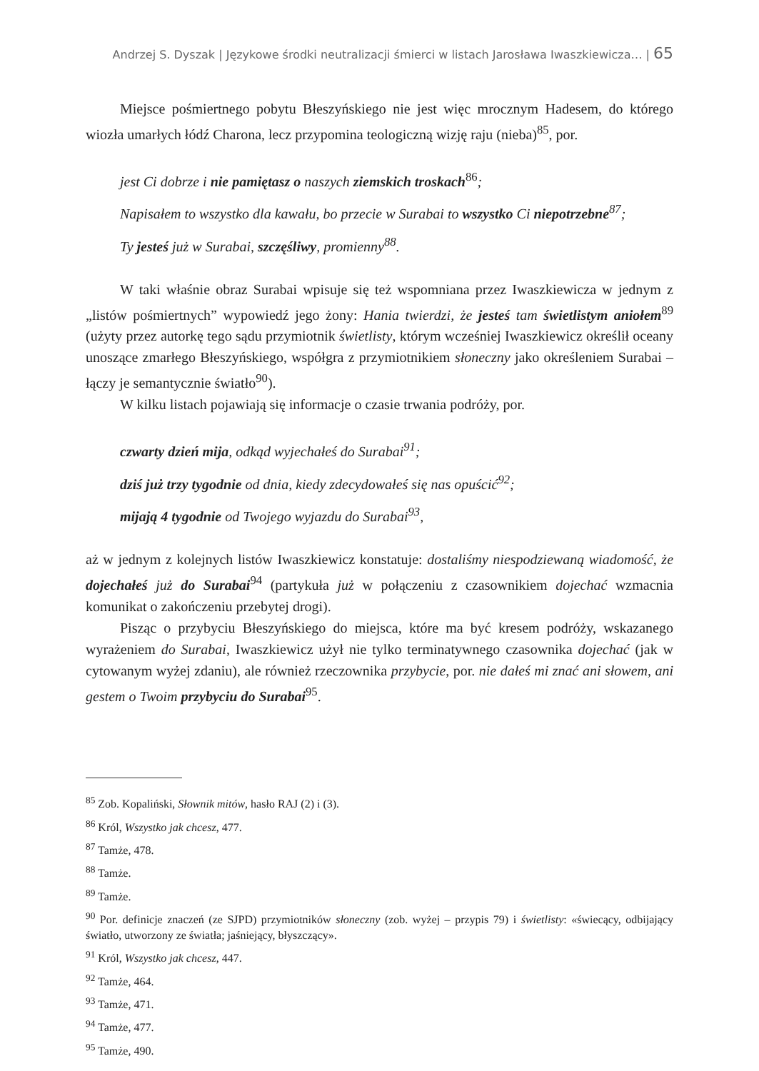Andrzej S. Dyszak | Językowe środki neutralizacji śmierci w listach Jarosława Iwaszkiewicza… | 65
Miejsce pośmiertnego pobytu Błeszyńskiego nie jest więc mrocznym Hadesem, do którego wiozła umarłych łódź Charona, lecz przypomina teologiczną wizję raju (nieba)<sup>85</sup>, por.
jest Ci dobrze i nie pamiętasz o naszych ziemskich troskach<sup>86</sup>;
Napisałem to wszystko dla kawału, bo przecie w Surabai to wszystko Ci niepotrzebne<sup>87</sup>;
Ty jesteś już w Surabai, szczęśliwy, promienny<sup>88</sup>.
W taki właśnie obraz Surabai wpisuje się też wspomniana przez Iwaszkiewicza w jednym z „listów pośmiertnych” wypowiedź jego żony: Hania twierdzi, że jesteś tam świetlistym aniołem<sup>89</sup> (użyty przez autorkę tego sądu przymiotnik świetlisty, którym wcześniej Iwaszkiewicz określił oceany unoszące zmarłego Błeszyńskiego, współgra z przymiotnikiem słoneczny jako określeniem Surabai – łączy je semantycznie światło<sup>90</sup>).
W kilku listach pojawiają się informacje o czasie trwania podróży, por.
czwarty dzień mija, odkąd wyjechałeś do Surabai<sup>91</sup>;
dziś już trzy tygodnie od dnia, kiedy zdecydowałeś się nas opuścić<sup>92</sup>;
mijają 4 tygodnie od Twojego wyjazdu do Surabai<sup>93</sup>,
aż w jednym z kolejnych listów Iwaszkiewicz konstatuje: dostaliśmy niespodziewaną wiadomość, że dojechałeś już do Surabai<sup>94</sup> (partykuła już w połączeniu z czasownikiem dojechać wzmacnia komunikat o zakończeniu przebytej drogi).
Pisząc o przybyciu Błeszyńskiego do miejsca, które ma być kresem podróży, wskazanego wyrażeniem do Surabai, Iwaszkiewicz użył nie tylko terminatywnego czasownika dojechać (jak w cytowanym wyżej zdaniu), ale również rzeczownika przybycie, por. nie dałeś mi znać ani słowem, ani gestem o Twoim przybyciu do Surabai<sup>95</sup>.
<sup>85</sup> Zob. Kopaliński, Słownik mitów, hasło RAJ (2) i (3).
<sup>86</sup> Król, Wszystko jak chcesz, 477.
<sup>87</sup> Tamże, 478.
<sup>88</sup> Tamże.
<sup>89</sup> Tamże.
<sup>90</sup> Por. definicje znaczeń (ze SJPD) przymiotników słoneczny (zob. wyżej – przypis 79) i świetlisty: «świecący, odbijający światło, utworzony ze światła; jaśniejący, błyszczący».
<sup>91</sup> Król, Wszystko jak chcesz, 447.
<sup>92</sup> Tamże, 464.
<sup>93</sup> Tamże, 471.
<sup>94</sup> Tamże, 477.
<sup>95</sup> Tamże, 490.